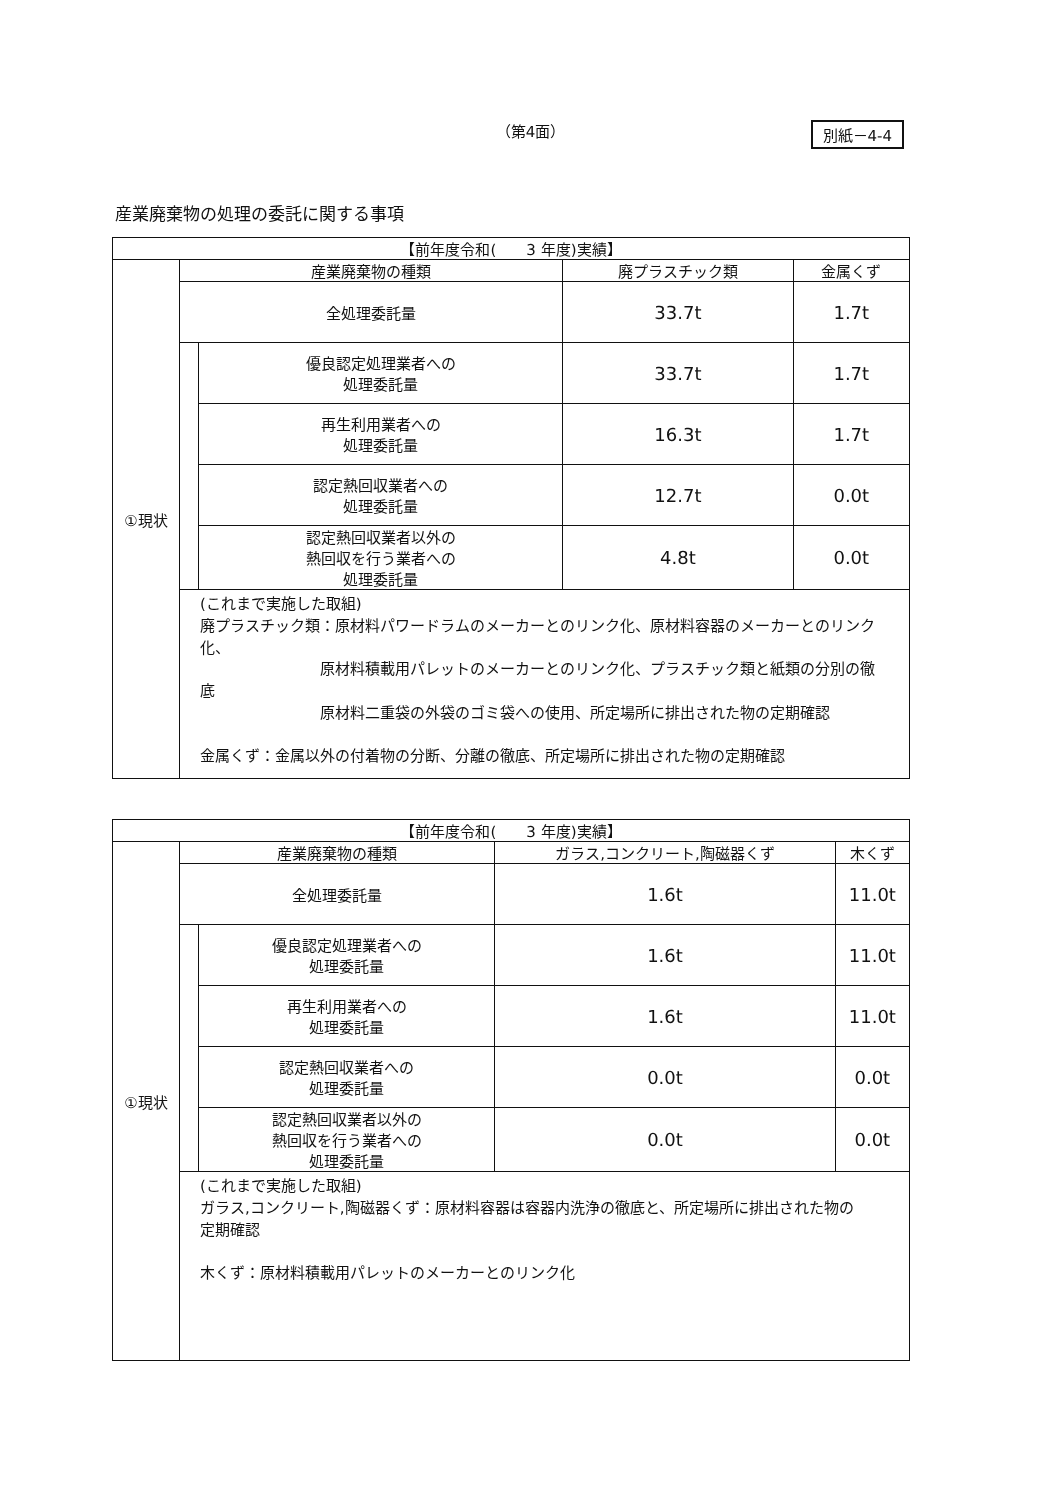（第4面）
別紙－4-4
産業廃棄物の処理の委託に関する事項
| 【前年度令和( 3 年度)実績】 | | | | |
| --- | --- | --- | --- | --- |
| ①現状 | 産業廃棄物の種類 | | 廃プラスチック類 | 金属くず |
| | 全処理委託量 | | 33.7t | 1.7t |
| | | 優良認定処理業者への 処理委託量 | 33.7t | 1.7t |
| | | 再生利用業者への 処理委託量 | 16.3t | 1.7t |
| | | 認定熱回収業者への 処理委託量 | 12.7t | 0.0t |
| | | 認定熱回収業者以外の 熱回収を行う業者への 処理委託量 | 4.8t | 0.0t |
| | (これまで実施した取組) 廃プラスチック類：原材料パワードラムのメーカーとのリンク化、原材料容器のメーカーとのリンク化、 原材料積載用パレットのメーカーとのリンク化、プラスチック類と紙類の分別の徹底 原材料二重袋の外袋のゴミ袋への使用、所定場所に排出された物の定期確認 金属くず：金属以外の付着物の分断、分離の徹底、所定場所に排出された物の定期確認 | | | |
| 【前年度令和( 3 年度)実績】 | | | | |
| --- | --- | --- | --- | --- |
| ①現状 | 産業廃棄物の種類 | | ガラス,コンクリート,陶磁器くず | 木くず |
| | 全処理委託量 | | 1.6t | 11.0t |
| | | 優良認定処理業者への 処理委託量 | 1.6t | 11.0t |
| | | 再生利用業者への 処理委託量 | 1.6t | 11.0t |
| | | 認定熱回収業者への 処理委託量 | 0.0t | 0.0t |
| | | 認定熱回収業者以外の 熱回収を行う業者への 処理委託量 | 0.0t | 0.0t |
| | (これまで実施した取組) ガラス,コンクリート,陶磁器くず：原材料容器は容器内洗浄の徹底と、所定場所に排出された物の 定期確認 木くず：原材料積載用パレットのメーカーとのリンク化 | | | |